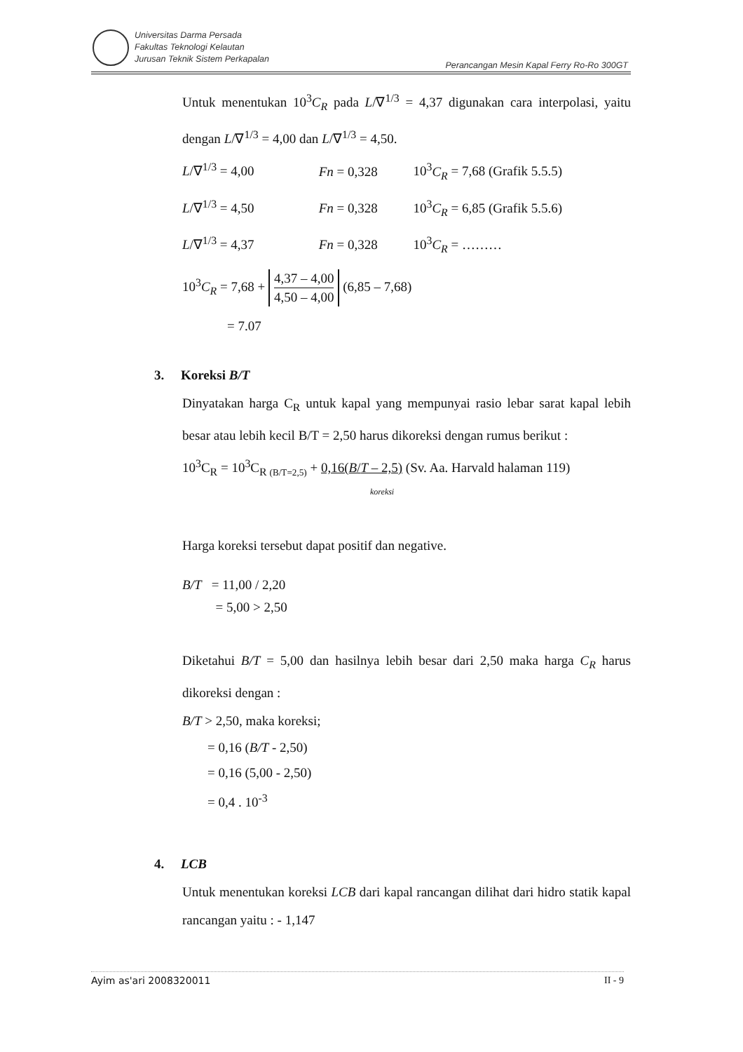Universitas Darma Persada
Fakultas Teknologi Kelautan
Jurusan Teknik Sistem Perkapalan
Perancangan Mesin Kapal Ferry Ro-Ro 300GT
Untuk menentukan 10<sup>3</sup>C<sub>R</sub> pada L/∇<sup>1/3</sup> = 4,37 digunakan cara interpolasi, yaitu dengan L/∇<sup>1/3</sup> = 4,00 dan L/∇<sup>1/3</sup> = 4,50.
L/∇<sup>1/3</sup> = 4,00 Fn = 0,328 10<sup>3</sup>C<sub>R</sub> = 7,68 (Grafik 5.5.5)
L/∇<sup>1/3</sup> = 4,50 Fn = 0,328 10<sup>3</sup>C<sub>R</sub> = 6,85 (Grafik 5.5.6)
L/∇<sup>1/3</sup> = 4,37 Fn = 0,328 10<sup>3</sup>C<sub>R</sub> = ………
10<sup>3</sup>C<sub>R</sub> = 7,68 +
4,37 – 4,00
4,50 – 4,00
(6,85 – 7,68)
= 7.07
3. Koreksi B/T
Dinyatakan harga C<sub>R</sub> untuk kapal yang mempunyai rasio lebar sarat kapal lebih besar atau lebih kecil B/T = 2,50 harus dikoreksi dengan rumus berikut :
10<sup>3</sup>C<sub>R</sub> = 10<sup>3</sup>C<sub>R (B/T=2,5)</sub> + 0,16(B/T – 2,5) (Sv. Aa. Harvald halaman 119)
koreksi
Harga koreksi tersebut dapat positif dan negative.
B/T = 11,00 / 2,20
= 5,00 > 2,50
Diketahui B/T = 5,00 dan hasilnya lebih besar dari 2,50 maka harga C<sub>R</sub> harus dikoreksi dengan :
B/T > 2,50, maka koreksi;
= 0,16 (B/T - 2,50)
= 0,16 (5,00 - 2,50)
= 0,4 . 10<sup>-3</sup>
4. LCB
Untuk menentukan koreksi LCB dari kapal rancangan dilihat dari hidro statik kapal rancangan yaitu : - 1,147
II - 9 Ayim as'ari 2008320011